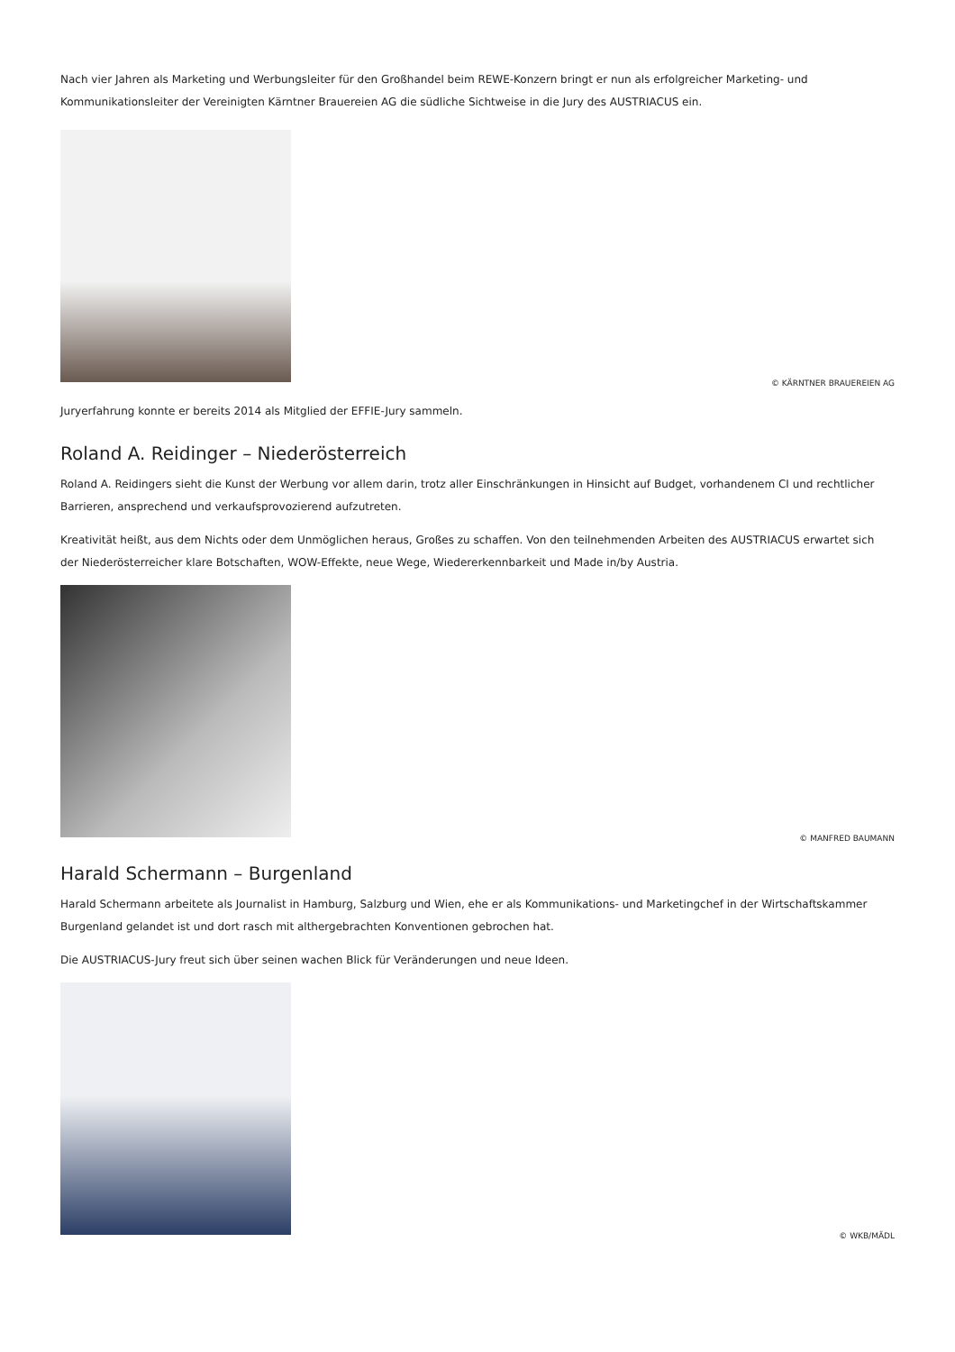Nach vier Jahren als Marketing und Werbungsleiter für den Großhandel beim REWE-Konzern bringt er nun als erfolgreicher Marketing- und Kommunikationsleiter der Vereinigten Kärntner Brauereien AG die südliche Sichtweise in die Jury des AUSTRIACUS ein.
© KÄRNTNER BRAUEREIEN AG
Juryerfahrung konnte er bereits 2014 als Mitglied der EFFIE-Jury sammeln.
Roland A. Reidinger – Niederösterreich
Roland A. Reidingers sieht die Kunst der Werbung vor allem darin, trotz aller Einschränkungen in Hinsicht auf Budget, vorhandenem CI und rechtlicher Barrieren, ansprechend und verkaufsprovozierend aufzutreten.
Kreativität heißt, aus dem Nichts oder dem Unmöglichen heraus, Großes zu schaffen. Von den teilnehmenden Arbeiten des AUSTRIACUS erwartet sich der Niederösterreicher klare Botschaften, WOW-Effekte, neue Wege, Wiedererkennbarkeit und Made in/by Austria.
© MANFRED BAUMANN
Harald Schermann – Burgenland
Harald Schermann arbeitete als Journalist in Hamburg, Salzburg und Wien, ehe er als Kommunikations- und Marketingchef in der Wirtschaftskammer Burgenland gelandet ist und dort rasch mit althergebrachten Konventionen gebrochen hat.
Die AUSTRIACUS-Jury freut sich über seinen wachen Blick für Veränderungen und neue Ideen.
© WKB/MÄDL